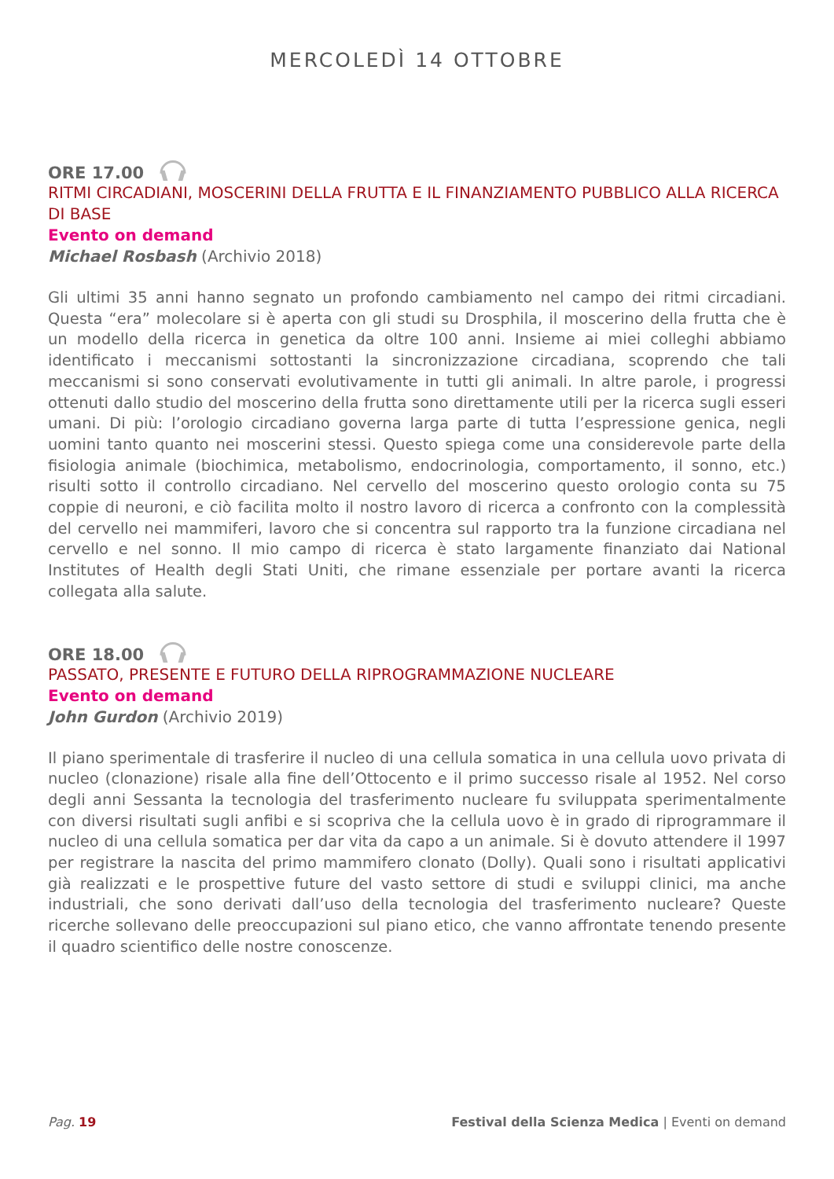MERCOLEDÌ 14 OTTOBRE
ORE 17.00
RITMI CIRCADIANI, MOSCERINI DELLA FRUTTA E IL FINANZIAMENTO PUBBLICO ALLA RICERCA DI BASE
Evento on demand
Michael Rosbash (Archivio 2018)
Gli ultimi 35 anni hanno segnato un profondo cambiamento nel campo dei ritmi circadiani. Questa “era” molecolare si è aperta con gli studi su Drosphila, il moscerino della frutta che è un modello della ricerca in genetica da oltre 100 anni. Insieme ai miei colleghi abbiamo identificato i meccanismi sottostanti la sincronizzazione circadiana, scoprendo che tali meccanismi si sono conservati evolutivamente in tutti gli animali. In altre parole, i progressi ottenuti dallo studio del moscerino della frutta sono direttamente utili per la ricerca sugli esseri umani. Di più: l’orologio circadiano governa larga parte di tutta l’espressione genica, negli uomini tanto quanto nei moscerini stessi. Questo spiega come una considerevole parte della fisiologia animale (biochimica, metabolismo, endocrinologia, comportamento, il sonno, etc.) risulti sotto il controllo circadiano. Nel cervello del moscerino questo orologio conta su 75 coppie di neuroni, e ciò facilita molto il nostro lavoro di ricerca a confronto con la complessità del cervello nei mammiferi, lavoro che si concentra sul rapporto tra la funzione circadiana nel cervello e nel sonno. Il mio campo di ricerca è stato largamente finanziato dai National Institutes of Health degli Stati Uniti, che rimane essenziale per portare avanti la ricerca collegata alla salute.
ORE 18.00
PASSATO, PRESENTE E FUTURO DELLA RIPROGRAMMAZIONE NUCLEARE
Evento on demand
John Gurdon (Archivio 2019)
Il piano sperimentale di trasferire il nucleo di una cellula somatica in una cellula uovo privata di nucleo (clonazione) risale alla fine dell’Ottocento e il primo successo risale al 1952. Nel corso degli anni Sessanta la tecnologia del trasferimento nucleare fu sviluppata sperimentalmente con diversi risultati sugli anfibi e si scopriva che la cellula uovo è in grado di riprogrammare il nucleo di una cellula somatica per dar vita da capo a un animale. Si è dovuto attendere il 1997 per registrare la nascita del primo mammifero clonato (Dolly). Quali sono i risultati applicativi già realizzati e le prospettive future del vasto settore di studi e sviluppi clinici, ma anche industriali, che sono derivati dall’uso della tecnologia del trasferimento nucleare? Queste ricerche sollevano delle preoccupazioni sul piano etico, che vanno affrontate tenendo presente il quadro scientifico delle nostre conoscenze.
Pag. 19 Festival della Scienza Medica | Eventi on demand